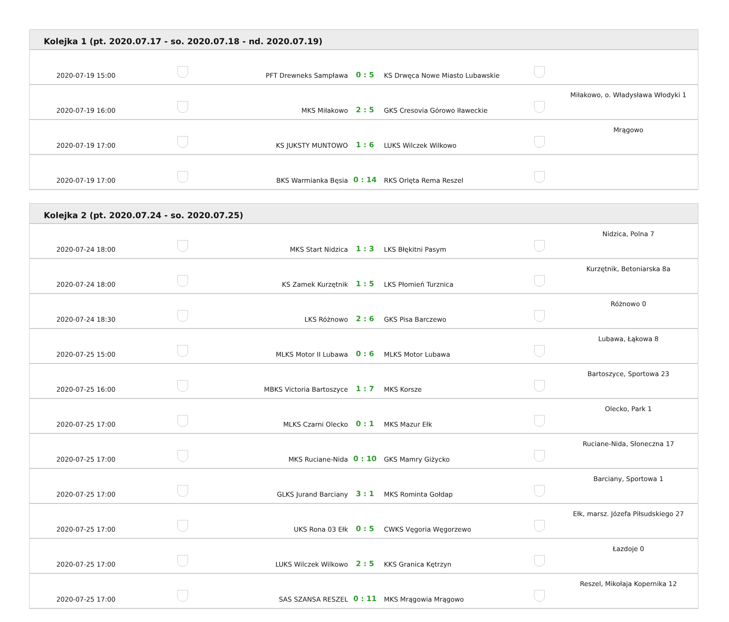| Kolejka 1 (pt. 2020.07.17 - so. 2020.07.18 - nd. 2020.07.19) | | | | | | |
| --- | --- | --- | --- | --- | --- | --- |
| 2020-07-19 15:00 | | PFT Drewneks Sampława | 0 : 5 | KS Drwęca Nowe Miasto Lubawskie | | |
| 2020-07-19 16:00 | | MKS Miłakowo | 2 : 5 | GKS Cresovia Górowo Iławeckie | | Miłakowo, o. Władysława Włodyki 1 |
| 2020-07-19 17:00 | | KS JUKSTY MUNTOWO | 1 : 6 | LUKS Wilczek Wilkowo | | Mrągowo |
| 2020-07-19 17:00 | | BKS Warmianka Bęsia | 0 : 14 | RKS Orlęta Rema Reszel | | |
| Kolejka 2 (pt. 2020.07.24 - so. 2020.07.25) | | | | | | |
| --- | --- | --- | --- | --- | --- | --- |
| 2020-07-24 18:00 | | MKS Start Nidzica | 1 : 3 | LKS Błękitni Pasym | | Nidzica, Polna 7 |
| 2020-07-24 18:00 | | KS Zamek Kurzętnik | 1 : 5 | LKS Płomień Turznica | | Kurzętnik, Betoniarska 8a |
| 2020-07-24 18:30 | | LKS Różnowo | 2 : 6 | GKS Pisa Barczewo | | Różnowo 0 |
| 2020-07-25 15:00 | | MLKS Motor II Lubawa | 0 : 6 | MLKS Motor Lubawa | | Lubawa, Łąkowa 8 |
| 2020-07-25 16:00 | | MBKS Victoria Bartoszyce | 1 : 7 | MKS Korsze | | Bartoszyce, Sportowa 23 |
| 2020-07-25 17:00 | | MLKS Czarni Olecko | 0 : 1 | MKS Mazur Ełk | | Olecko, Park 1 |
| 2020-07-25 17:00 | | MKS Ruciane-Nida | 0 : 10 | GKS Mamry Giżycko | | Ruciane-Nida, Słoneczna 17 |
| 2020-07-25 17:00 | | GLKS Jurand Barciany | 3 : 1 | MKS Rominta Gołdap | | Barciany, Sportowa 1 |
| 2020-07-25 17:00 | | UKS Rona 03 Ełk | 0 : 5 | CWKS Vęgoria Węgorzewo | | Ełk, marsz. Józefa Piłsudskiego 27 |
| 2020-07-25 17:00 | | LUKS Wilczek Wilkowo | 2 : 5 | KKS Granica Kętrzyn | | Łazdoje 0 |
| 2020-07-25 17:00 | | SAS SZANSA RESZEL | 0 : 11 | MKS Mrągowia Mrągowo | | Reszel, Mikołaja Kopernika 12 |